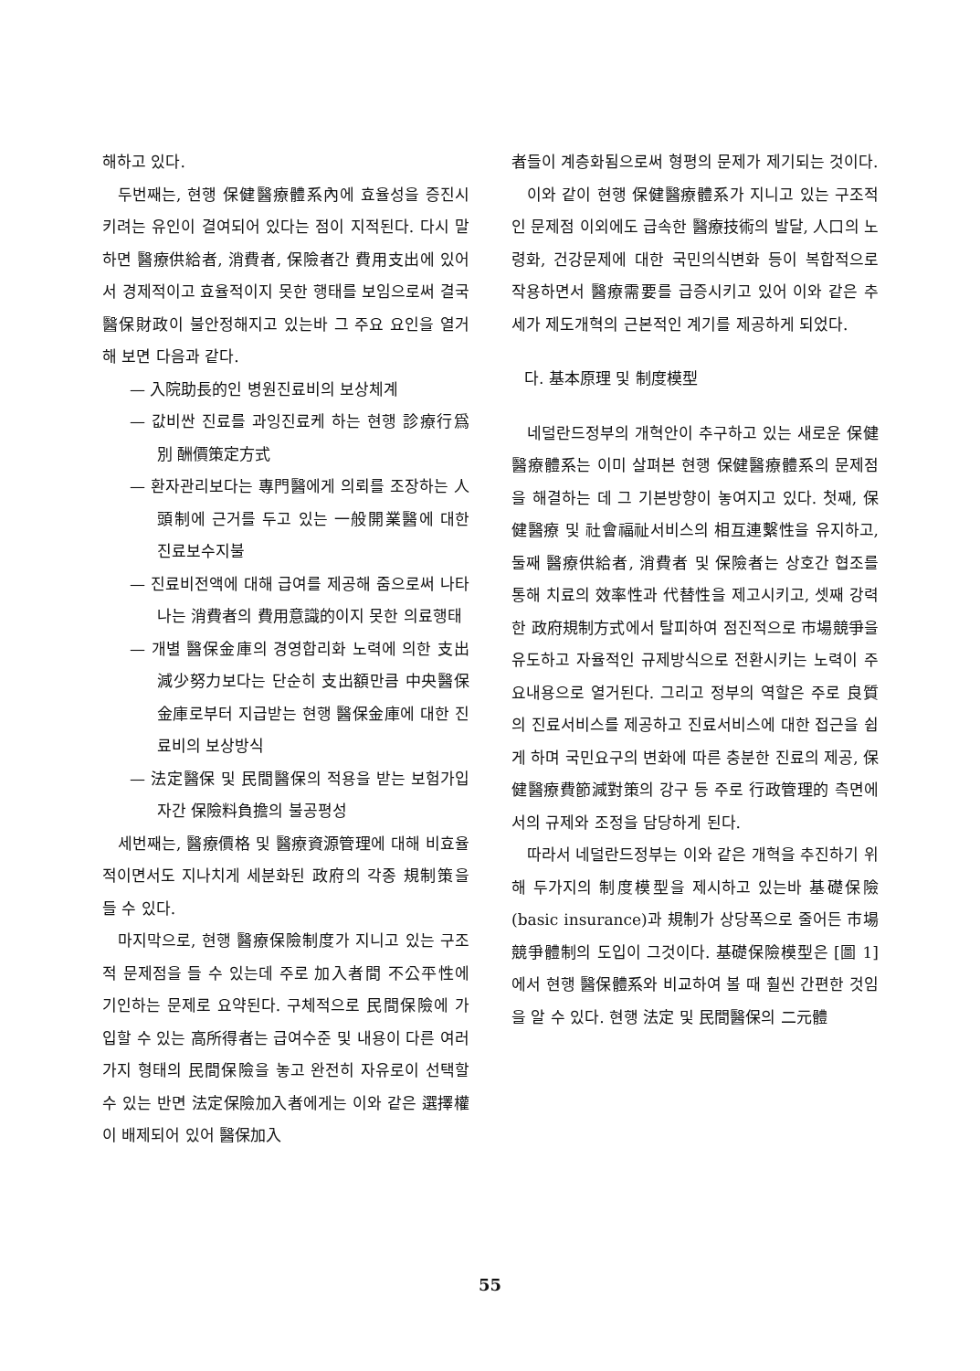해하고 있다.
두번째는, 현행 保健醫療體系內에 효율성을 증진시키려는 유인이 결여되어 있다는 점이 지적된다. 다시 말하면 醫療供給者, 消費者, 保險者간 費用支出에 있어서 경제적이고 효율적이지 못한 행태를 보임으로써 결국 醫保財政이 불안정해지고 있는바 그 주요 요인을 열거해 보면 다음과 같다.
— 入院助長的인 병원진료비의 보상체계
— 값비싼 진료를 과잉진료케 하는 현행 診療行爲別 酬價策定方式
— 환자관리보다는 專門醫에게 의뢰를 조장하는 人頭制에 근거를 두고 있는 一般開業醫에 대한 진료보수지불
— 진료비전액에 대해 급여를 제공해 줌으로써 나타나는 消費者의 費用意識的이지 못한 의료행태
— 개별 醫保金庫의 경영합리화 노력에 의한 支出減少努力보다는 단순히 支出額만큼 中央醫保金庫로부터 지급받는 현행 醫保金庫에 대한 진료비의 보상방식
— 法定醫保 및 民間醫保의 적용을 받는 보험가입자간 保險料負擔의 불공평성
세번째는, 醫療價格 및 醫療資源管理에 대해 비효율적이면서도 지나치게 세분화된 政府의 각종 規制策을 들 수 있다.
마지막으로, 현행 醫療保險制度가 지니고 있는 구조적 문제점을 들 수 있는데 주로 加入者間 不公平性에 기인하는 문제로 요약된다. 구체적으로 民間保險에 가입할 수 있는 高所得者는 급여수준 및 내용이 다른 여러가지 형태의 民間保險을 놓고 완전히 자유로이 선택할 수 있는 반면 法定保險加入者에게는 이와 같은 選擇權이 배제되어 있어 醫保加入
者들이 계층화됨으로써 형평의 문제가 제기되는 것이다.
이와 같이 현행 保健醫療體系가 지니고 있는 구조적인 문제점 이외에도 급속한 醫療技術의 발달, 人口의 노령화, 건강문제에 대한 국민의식변화 등이 복합적으로 작용하면서 醫療需要를 급증시키고 있어 이와 같은 추세가 제도개혁의 근본적인 계기를 제공하게 되었다.
다. 基本原理 및 制度模型
네덜란드정부의 개혁안이 추구하고 있는 새로운 保健醫療體系는 이미 살펴본 현행 保健醫療體系의 문제점을 해결하는 데 그 기본방향이 놓여지고 있다. 첫째, 保健醫療 및 社會福祉서비스의 相互連繫性을 유지하고, 둘째 醫療供給者, 消費者 및 保險者는 상호간 협조를 통해 치료의 效率性과 代替性을 제고시키고, 셋째 강력한 政府規制方式에서 탈피하여 점진적으로 市場競爭을 유도하고 자율적인 규제방식으로 전환시키는 노력이 주요내용으로 열거된다. 그리고 정부의 역할은 주로 良質의 진료서비스를 제공하고 진료서비스에 대한 접근을 쉽게 하며 국민요구의 변화에 따른 충분한 진료의 제공, 保健醫療費節減對策의 강구 등 주로 行政管理的 측면에서의 규제와 조정을 담당하게 된다.
따라서 네덜란드정부는 이와 같은 개혁을 추진하기 위해 두가지의 制度模型을 제시하고 있는바 基礎保險(basic insurance)과 規制가 상당폭으로 줄어든 市場競爭體制의 도입이 그것이다. 基礎保險模型은 [圖 1]에서 현행 醫保體系와 비교하여 볼 때 훨씬 간편한 것임을 알 수 있다. 현행 法定 및 民間醫保의 二元體
55